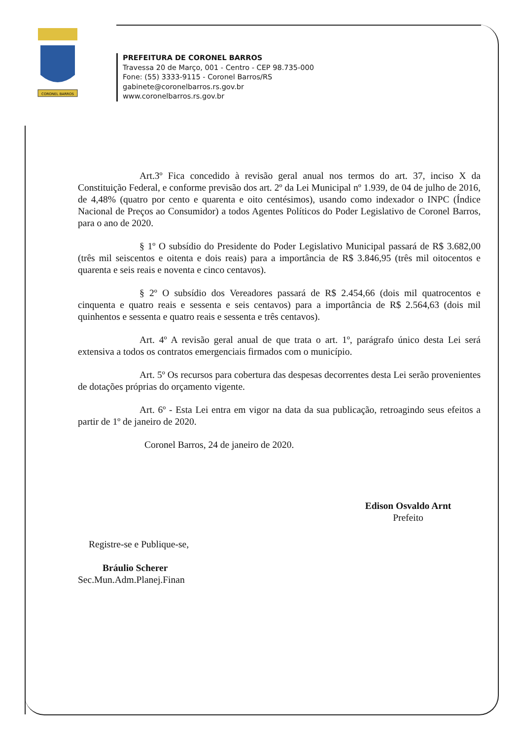CORONEL BARROS
PREFEITURA DE CORONEL BARROS
Travessa 20 de Março, 001 - Centro - CEP 98.735-000
Fone: (55) 3333-9115 - Coronel Barros/RS
gabinete@coronelbarros.rs.gov.br
www.coronelbarros.rs.gov.br
Art.3º Fica concedido à revisão geral anual nos termos do art. 37, inciso X da Constituição Federal, e conforme previsão dos art. 2º da Lei Municipal nº 1.939, de 04 de julho de 2016, de 4,48% (quatro por cento e quarenta e oito centésimos), usando como indexador o INPC (Índice Nacional de Preços ao Consumidor) a todos Agentes Políticos do Poder Legislativo de Coronel Barros, para o ano de 2020.
§ 1º O subsídio do Presidente do Poder Legislativo Municipal passará de R$ 3.682,00 (três mil seiscentos e oitenta e dois reais) para a importância de R$ 3.846,95 (três mil oitocentos e quarenta e seis reais e noventa e cinco centavos).
§ 2º O subsídio dos Vereadores passará de R$ 2.454,66 (dois mil quatrocentos e cinquenta e quatro reais e sessenta e seis centavos) para a importância de R$ 2.564,63 (dois mil quinhentos e sessenta e quatro reais e sessenta e três centavos).
Art. 4º A revisão geral anual de que trata o art. 1º, parágrafo único desta Lei será extensiva a todos os contratos emergenciais firmados com o município.
Art. 5º Os recursos para cobertura das despesas decorrentes desta Lei serão provenientes de dotações próprias do orçamento vigente.
Art. 6º - Esta Lei entra em vigor na data da sua publicação, retroagindo seus efeitos a partir de 1º de janeiro de 2020.
Coronel Barros, 24 de janeiro de 2020.
Edison Osvaldo Arnt
Prefeito
Registre-se e Publique-se,
Bráulio Scherer
Sec.Mun.Adm.Planej.Finan